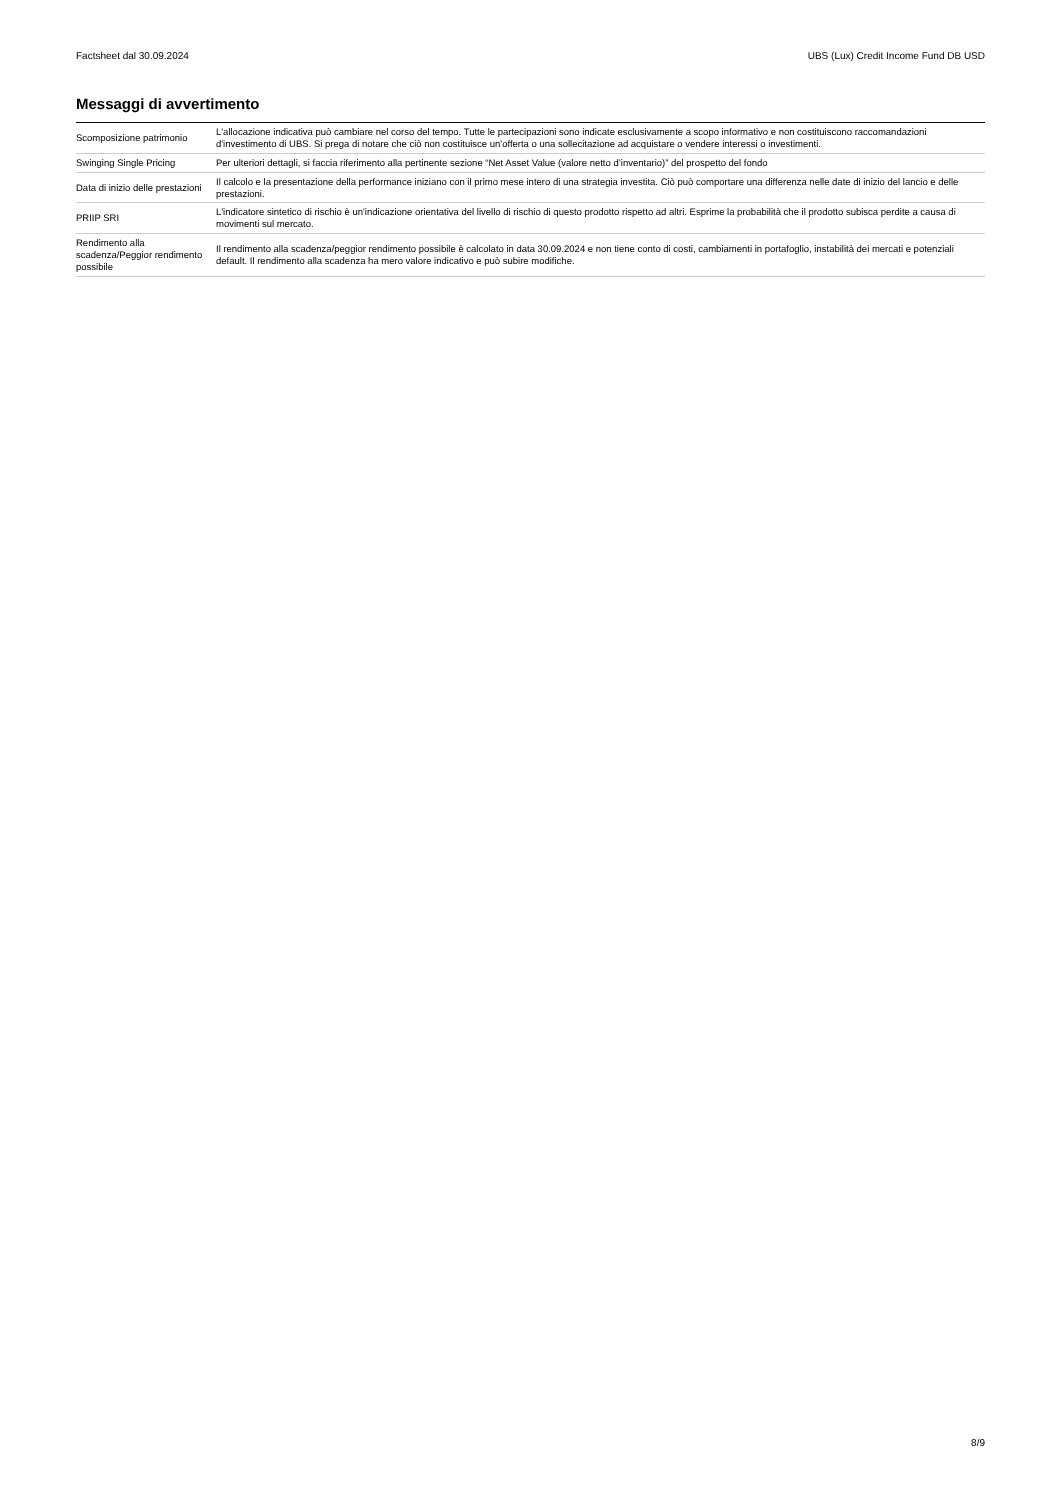Factsheet dal 30.09.2024 UBS (Lux) Credit Income Fund DB USD
Messaggi di avvertimento
| Scomposizione patrimonio | L'allocazione indicativa può cambiare nel corso del tempo. Tutte le partecipazioni sono indicate esclusivamente a scopo informativo e non costituiscono raccomandazioni d'investimento di UBS. Si prega di notare che ciò non costituisce un'offerta o una sollecitazione ad acquistare o vendere interessi o investimenti. |
| Swinging Single Pricing | Per ulteriori dettagli, si faccia riferimento alla pertinente sezione “Net Asset Value (valore netto d’inventario)” del prospetto del fondo |
| Data di inizio delle prestazioni | Il calcolo e la presentazione della performance iniziano con il primo mese intero di una strategia investita. Ciò può comportare una differenza nelle date di inizio del lancio e delle prestazioni. |
| PRIIP SRI | L'indicatore sintetico di rischio è un'indicazione orientativa del livello di rischio di questo prodotto rispetto ad altri. Esprime la probabilità che il prodotto subisca perdite a causa di movimenti sul mercato. |
| Rendimento alla scadenza/Peggior rendimento possibile | Il rendimento alla scadenza/peggior rendimento possibile è calcolato in data 30.09.2024 e non tiene conto di costi, cambiamenti in portafoglio, instabilità dei mercati e potenziali default. Il rendimento alla scadenza ha mero valore indicativo e può subire modifiche. |
8/9